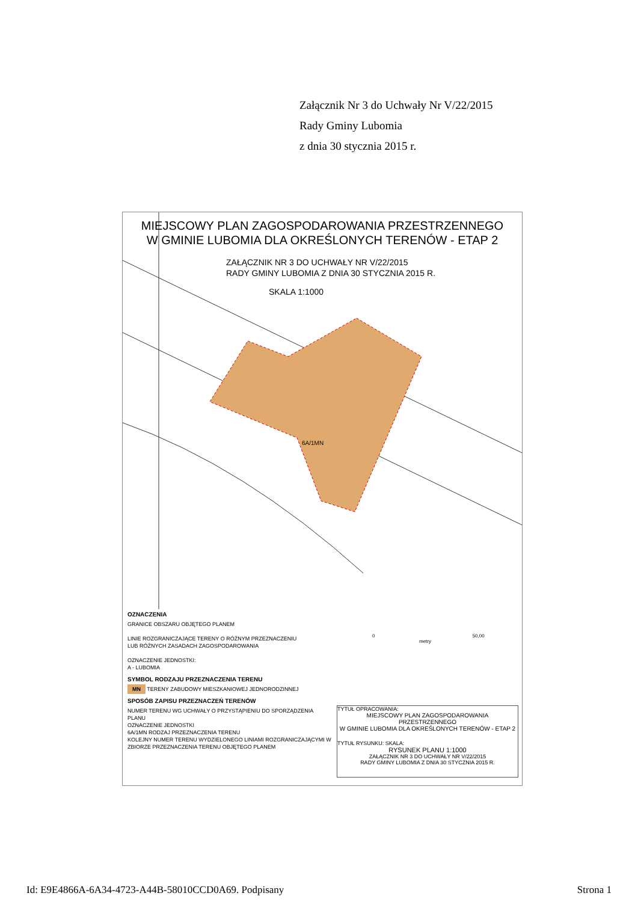Załącznik Nr 3 do Uchwały Nr V/22/2015
Rady Gminy Lubomia
z dnia 30 stycznia 2015 r.
MIEJSCOWY PLAN ZAGOSPODAROWANIA PRZESTRZENNEGO
W GMINIE LUBOMIA DLA OKREŚLONYCH TERENÓW - ETAP 2
ZAŁĄCZNIK NR 3 DO UCHWAŁY NR V/22/2015
RADY GMINY LUBOMIA Z DNIA 30 STYCZNIA 2015 R.
SKALA 1:1000
6A/1MN
OZNACZENIA
GRANICE OBSZARU OBJĘTEGO PLANEM
LINIE ROZGRANICZAJĄCE TERENY O RÓŻNYM PRZEZNACZENIU
LUB RÓŻNYCH ZASADACH ZAGOSPODAROWANIA
OZNACZENIE JEDNOSTKI:
A - LUBOMIA
SYMBOL RODZAJU PRZEZNACZENIA TERENU
MN TERENY ZABUDOWY MIESZKANIOWEJ JEDNORODZINNEJ
SPOSÓB ZAPISU PRZEZNACZEŃ TERENÓW
NUMER TERENU WG UCHWAŁY O PRZYSTĄPIENIU DO SPORZĄDZENIA PLANU
OZNACZENIE JEDNOSTKI
6A/1MN RODZAJ PRZEZNACZENIA TERENU
KOLEJNY NUMER TERENU WYDZIELONEGO LINIAMI ROZGRANICZAJĄCYMI W ZBIORZE PRZEZNACZENIA TERENU OBJĘTEGO PLANEM
0 50,00
metry
TYTUŁ OPRACOWANIA:
MIEJSCOWY PLAN ZAGOSPODAROWANIA PRZESTRZENNEGO
W GMINIE LUBOMIA DLA OKREŚLONYCH TERENÓW - ETAP 2
TYTUŁ RYSUNKU: SKALA:
RYSUNEK PLANU 1:1000
ZAŁĄCZNIK NR 3 DO UCHWAŁY NR V/22/2015
RADY GMINY LUBOMIA Z DNIA 30 STYCZNIA 2015 R.
Id: E9E4866A-6A34-4723-A44B-58010CCD0A69. Podpisany Strona 1